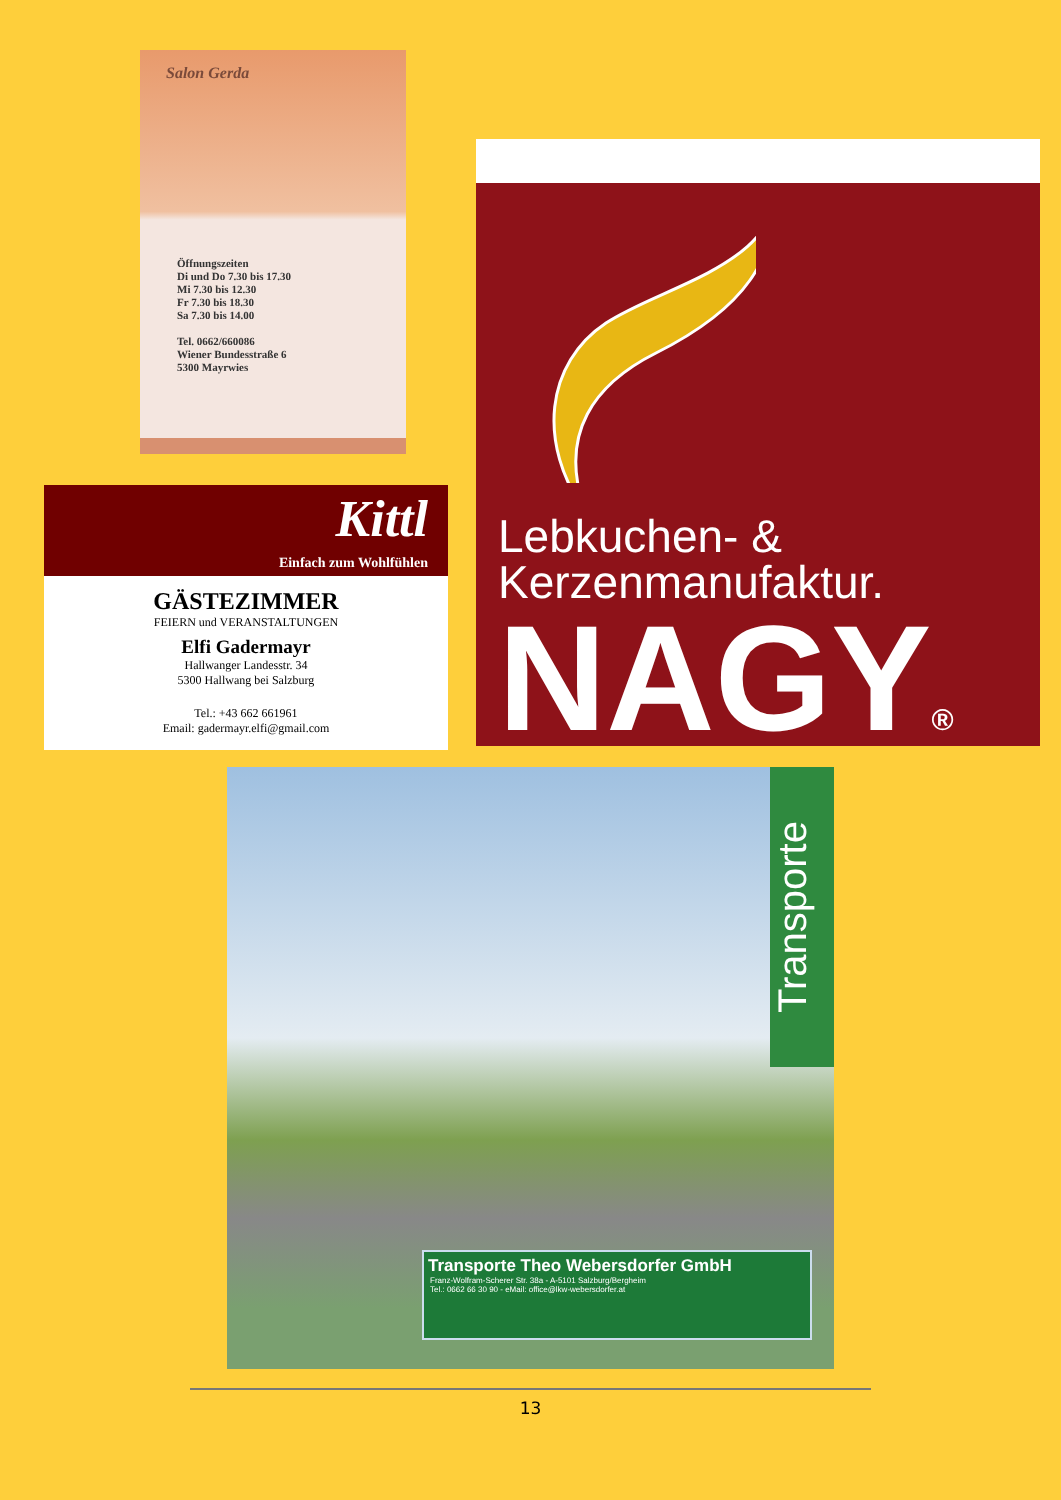Salon Gerda
Öffnungszeiten
Di und Do 7.30 bis 17.30
Mi 7.30 bis 12.30
Fr 7.30 bis 18.30
Sa 7.30 bis 14.00
Tel. 0662/660086
Wiener Bundesstraße 6
5300 Mayrwies
Lebkuchen- &
Kerzenmanufaktur.
NAGY®
Kittl
Einfach zum Wohlfühlen
GÄSTEZIMMER
FEIERN und VERANSTALTUNGEN
Elfi Gadermayr
Hallwanger Landesstr. 34
5300 Hallwang bei Salzburg
Tel.: +43 662 661961
Email: gadermayr.elfi@gmail.com
Transporte
Transporte Theo Webersdorfer GmbH
Franz-Wolfram-Scherer Str. 38a - A-5101 Salzburg/Bergheim
Tel.: 0662 66 30 90 - eMail: office@lkw-webersdorfer.at
13